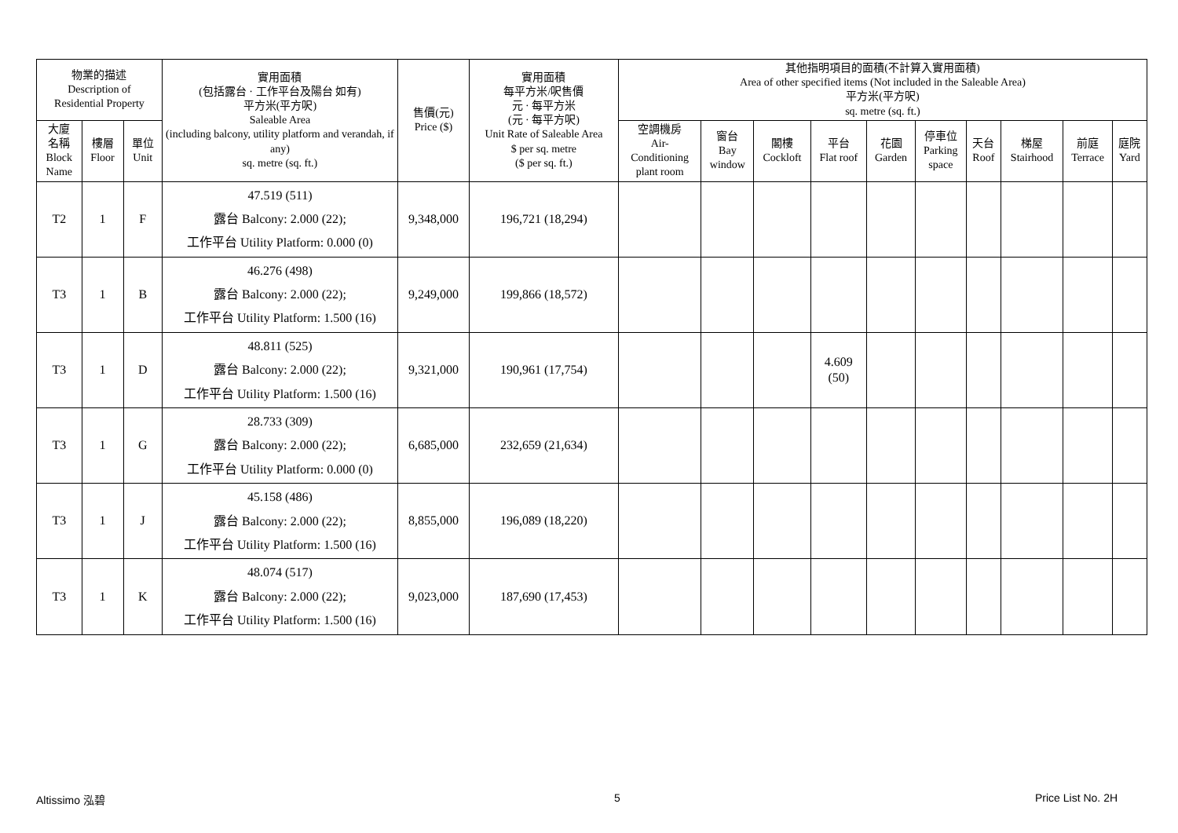| 物業的描述 Description of Residential Property | | | 實用面積 (包括露台 · 工作平台及陽台 如有) 平方米(平方呎) Saleable Area (including balcony, utility platform and verandah, if any) sq. metre (sq. ft.) | 售價(元) Price ($) | 實用面積 每平方米/呎售價 元 · 每平方米 (元 · 每平方呎) Unit Rate of Saleable Area $ per sq. metre ($ per sq. ft.) | 其他指明項目的面積(不計算入實用面積) Area of other specified items (Not included in the Saleable Area) 平方米(平方呎) sq. metre (sq. ft.) | | | | | | | | | |
| --- | --- | --- | --- | --- | --- | --- | --- | --- | --- | --- | --- | --- | --- | --- | --- |
| 大廈 名稱 Block Name | 樓層 Floor | 單位 Unit | | | | 空調機房 Air- Conditioning plant room | 窗台 Bay window | 閣樓 Cockloft | 平台 Flat roof | 花園 Garden | 停車位 Parking space | 天台 Roof | 梯屋 Stairhood | 前庭 Terrace | 庭院 Yard |
| T2 | 1 | F | 47.519 (511) 露台 Balcony: 2.000 (22); 工作平台 Utility Platform: 0.000 (0) | 9,348,000 | 196,721 (18,294) | | | | | | | | | | |
| T3 | 1 | B | 46.276 (498) 露台 Balcony: 2.000 (22); 工作平台 Utility Platform: 1.500 (16) | 9,249,000 | 199,866 (18,572) | | | | | | | | | | |
| T3 | 1 | D | 48.811 (525) 露台 Balcony: 2.000 (22); 工作平台 Utility Platform: 1.500 (16) | 9,321,000 | 190,961 (17,754) | | | | 4.609 (50) | | | | | | |
| T3 | 1 | G | 28.733 (309) 露台 Balcony: 2.000 (22); 工作平台 Utility Platform: 0.000 (0) | 6,685,000 | 232,659 (21,634) | | | | | | | | | | |
| T3 | 1 | J | 45.158 (486) 露台 Balcony: 2.000 (22); 工作平台 Utility Platform: 1.500 (16) | 8,855,000 | 196,089 (18,220) | | | | | | | | | | |
| T3 | 1 | K | 48.074 (517) 露台 Balcony: 2.000 (22); 工作平台 Utility Platform: 1.500 (16) | 9,023,000 | 187,690 (17,453) | | | | | | | | | | |
Altissimo 泓碧 5 Price List No. 2H